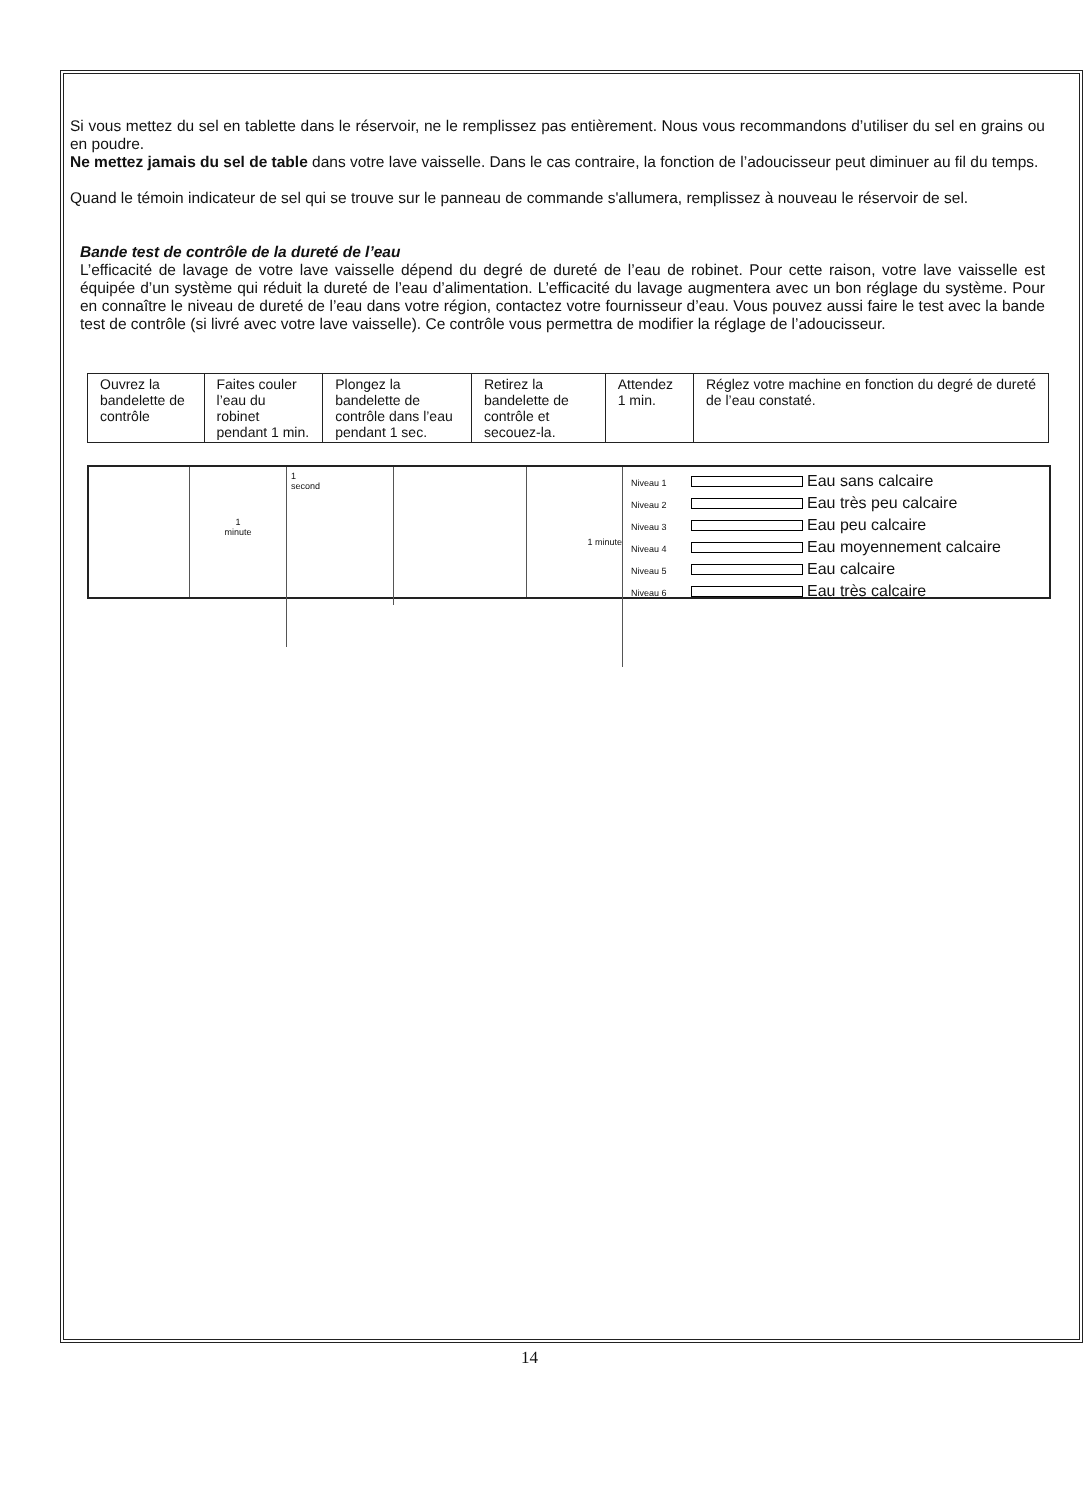Si vous mettez du sel en tablette dans le réservoir, ne le remplissez pas entièrement. Nous vous recommandons d’utiliser du sel en grains ou en poudre.
Ne mettez jamais du sel de table dans votre lave vaisselle. Dans le cas contraire, la fonction de l’adoucisseur peut diminuer au fil du temps.
Quand le témoin indicateur de sel qui se trouve sur le panneau de commande s'allumera, remplissez à nouveau le réservoir de sel.
Bande test de contrôle de la dureté de l’eau
L’efficacité de lavage de votre lave vaisselle dépend du degré de dureté de l’eau de robinet. Pour cette raison, votre lave vaisselle est équipée d’un système qui réduit la dureté de l’eau d’alimentation. L’efficacité du lavage augmentera avec un bon réglage du système. Pour en connaître le niveau de dureté de l’eau dans votre région, contactez votre fournisseur d’eau. Vous pouvez aussi faire le test avec la bande test de contrôle (si livré avec votre lave vaisselle). Ce contrôle vous permettra de modifier la réglage de l’adoucisseur.
| Ouvrez la bandelette de contrôle | Faites couler l’eau du robinet pendant 1 min. | Plongez la bandelette de contrôle dans l’eau pendant 1 sec. | Retirez la bandelette de contrôle et secouez-la. | Attendez 1 min. | Réglez votre machine en fonction du degré de dureté de l’eau constaté. |
1
minute
1
second
1 minute
Niveau 1 Eau sans calcaire
Niveau 2 Eau très peu calcaire
Niveau 3 Eau peu calcaire
Niveau 4 Eau moyennement calcaire
Niveau 5 Eau calcaire
Niveau 6 Eau très calcaire
14